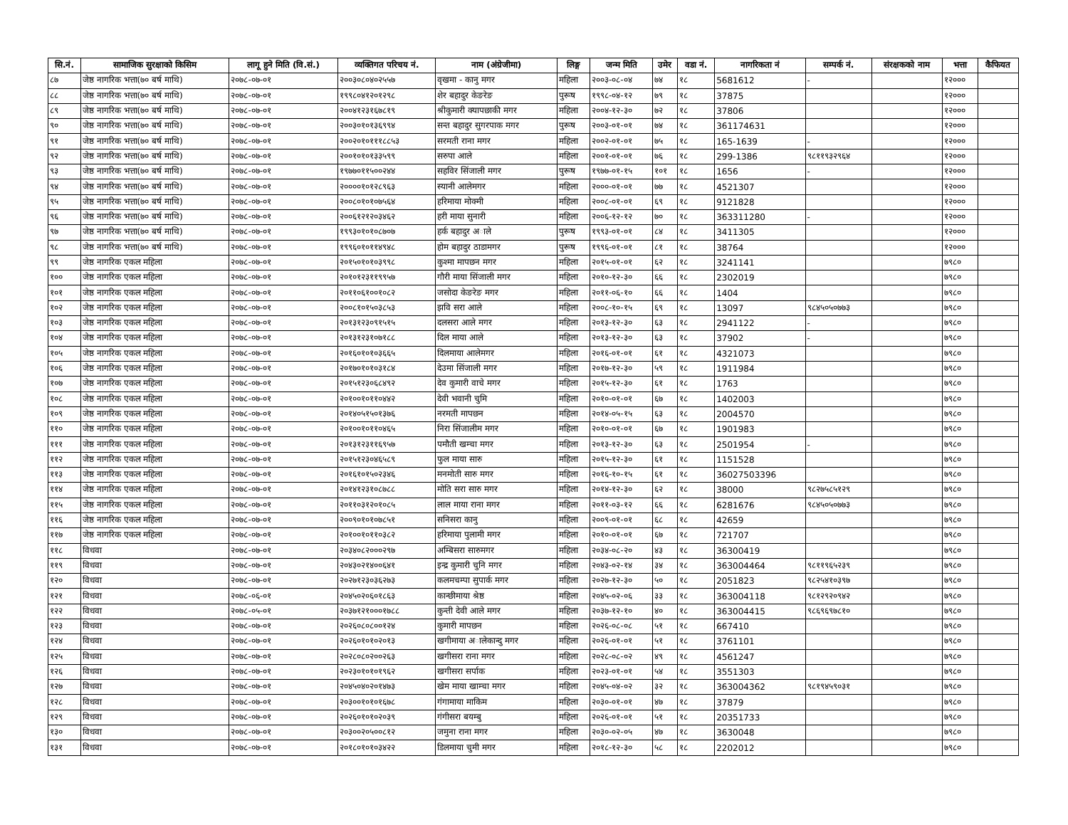| सि.नं. | सामाजिक सुरक्षाको किसिम | लागू हुने मिति (वि.सं.) | व्यक्तिगत परिचय नं. | नाम (अंग्रेजीमा) | लिङ्ग | जन्म मिति | उमेर | वडा नं. | नागरिकता नं | सम्पर्क नं. | संरक्षकको नाम | भत्ता | कैफियत |
| --- | --- | --- | --- | --- | --- | --- | --- | --- | --- | --- | --- | --- | --- |
| ८७ | जेष्ठ नागरिक भत्ता(७० बर्ष माथि) | २०७८-०७-०१ | २००३०८०४०२५५७ | वृखमा - कानु मगर | महिला | २००३-०८-०४ | ७४ | १८ | 5681612 | - | | १२००० | |
| ८८ | जेष्ठ नागरिक भत्ता(७० बर्ष माथि) | २०७८-०७-०१ | १९९८०४१२०१२९८ | शेर बहादुर केङरेङ | पुरूष | १९९८-०४-१२ | ७९ | १८ | 37875 | | | १२००० | |
| ८९ | जेष्ठ नागरिक भत्ता(७० बर्ष माथि) | २०७८-०७-०१ | २००४१२३१६७८१९ | श्रीकुमारी क्यापछाकी मगर | महिला | २००४-१२-३० | ७२ | १८ | 37806 | | | १२००० | |
| ९० | जेष्ठ नागरिक भत्ता(७० बर्ष माथि) | २०७८-०७-०१ | २००३०१०१३६९९४ | सन्त बहादुर सुगरपाक मगर | पुरूष | २००३-०१-०१ | ७४ | १८ | 361174631 | | | १२००० | |
| ९१ | जेष्ठ नागरिक भत्ता(७० बर्ष माथि) | २०७८-०७-०१ | २००२०१०१११८८५३ | सरमती राना मगर | महिला | २००२-०१-०१ | ७५ | १८ | 165-1639 | - | | १२००० | |
| ९२ | जेष्ठ नागरिक भत्ता(७० बर्ष माथि) | २०७८-०७-०१ | २००१०१०१३३५९९ | सरुपा आले | महिला | २००१-०१-०१ | ७६ | १८ | 299-1386 | ९८११९३२९६४ | | १२००० | |
| ९३ | जेष्ठ नागरिक भत्ता(७० बर्ष माथि) | २०७८-०७-०१ | १९७७०११५००२४४ | सहविर सिंजाली मगर | पुरूष | १९७७-०१-१५ | १०१ | १८ | 1656 | - | | १२००० | |
| ९४ | जेष्ठ नागरिक भत्ता(७० बर्ष माथि) | २०७८-०७-०१ | २००००१०१२८९६३ | स्यानी आलेमगर | महिला | २०००-०१-०१ | ७७ | १८ | 4521307 | | | १२००० | |
| ९५ | जेष्ठ नागरिक भत्ता(७० बर्ष माथि) | २०७८-०७-०१ | २००८०१०१०७५६४ | हरिमाया मोक्मी | महिला | २००८-०१-०१ | ६९ | १८ | 9121828 | | | १२००० | |
| ९६ | जेष्ठ नागरिक भत्ता(७० बर्ष माथि) | २०७८-०७-०१ | २००६१२१२०३४६२ | हरी माया सुनारी | महिला | २००६-१२-१२ | ७० | १८ | 363311280 | - | | १२००० | |
| ९७ | जेष्ठ नागरिक भत्ता(७० बर्ष माथि) | २०७८-०७-०१ | १९९३०१०१०८७०७ | हर्क बहादुर अाले | पुरूष | १९९३-०१-०१ | ८४ | १८ | 3411305 | | | १२००० | |
| ९८ | जेष्ठ नागरिक भत्ता(७० बर्ष माथि) | २०७८-०७-०१ | १९९६०१०११४९४८ | होम बहादुर ठाडामगर | पुरूष | १९९६-०१-०१ | ८१ | १८ | 38764 | | | १२००० | |
| ९९ | जेष्ठ नागरिक एकल महिला | २०७८-०७-०१ | २०१५०१०१०३९९८ | कुश्मा मापछन मगर | महिला | २०१५-०१-०१ | ६२ | १८ | 3241141 | | | ७९८० | |
| १०० | जेष्ठ नागरिक एकल महिला | २०७८-०७-०१ | २०१०१२३११९९५७ | गौरी माया सिंजाली मगर | महिला | २०१०-१२-३० | ६६ | १८ | 2302019 | | | ७९८० | |
| १०१ | जेष्ठ नागरिक एकल महिला | २०७८-०७-०१ | २०११०६१००१०८२ | जसाेदा केङरेङ मगर | महिला | २०११-०६-१० | ६६ | १८ | 1404 | | | ७९८० | |
| १०२ | जेष्ठ नागरिक एकल महिला | २०७८-०७-०१ | २००८१०१५०३८५३ | झवि सरा आले | महिला | २००८-१०-१५ | ६९ | १८ | 13097 | ९८४५०५०७७३ | | ७९८० | |
| १०३ | जेष्ठ नागरिक एकल महिला | २०७८-०७-०१ | २०१३१२३०९१५१५ | दलसरा आले मगर | महिला | २०१३-१२-३० | ६३ | १८ | 2941122 | - | | ७९८० | |
| १०४ | जेष्ठ नागरिक एकल महिला | २०७८-०७-०१ | २०१३१२३१०७१८८ | दिल माया आले | महिला | २०१३-१२-३० | ६३ | १८ | 37902 | - | | ७९८० | |
| १०५ | जेष्ठ नागरिक एकल महिला | २०७८-०७-०१ | २०१६०१०१०३६६५ | दिलमाया आलेमगर | महिला | २०१६-०१-०१ | ६१ | १८ | 4321073 | | | ७९८० | |
| १०६ | जेष्ठ नागरिक एकल महिला | २०७८-०७-०१ | २०१७०१०१०३१८४ | देउमा सिंजाली मगर | महिला | २०१७-१२-३० | ५९ | १८ | 1911984 | | | ७९८० | |
| १०७ | जेष्ठ नागरिक एकल महिला | २०७८-०७-०१ | २०१५१२३०६८४९२ | देव कुमारी वाचे मगर | महिला | २०१५-१२-३० | ६१ | १८ | 1763 | | | ७९८० | |
| १०८ | जेष्ठ नागरिक एकल महिला | २०७८-०७-०१ | २०१००१०११०४४२ | देवी भवानी चुमि | महिला | २०१०-०१-०१ | ६७ | १८ | 1402003 | | | ७९८० | |
| १०९ | जेष्ठ नागरिक एकल महिला | २०७८-०७-०१ | २०१४०५१५०१३७६ | नरमती मापछन | महिला | २०१४-०५-१५ | ६३ | १८ | 2004570 | | | ७९८० | |
| ११० | जेष्ठ नागरिक एकल महिला | २०७८-०७-०१ | २०१००१०११०४६५ | निरा सिंजालीम मगर | महिला | २०१०-०१-०१ | ६७ | १८ | 1901983 | | | ७९८० | |
| १११ | जेष्ठ नागरिक एकल महिला | २०७८-०७-०१ | २०१३१२३११६९५७ | पमौती खम्चा मगर | महिला | २०१३-१२-३० | ६३ | १८ | 2501954 | - | | ७९८० | |
| ११२ | जेष्ठ नागरिक एकल महिला | २०७८-०७-०१ | २०१५१२३०४६५८९ | फुल माया सारु | महिला | २०१५-१२-३० | ६१ | १८ | 1151528 | | | ७९८० | |
| ११३ | जेष्ठ नागरिक एकल महिला | २०७८-०७-०१ | २०१६१०१५०२३४६ | मनमोती सारु मगर | महिला | २०१६-१०-१५ | ६१ | १८ | 36027503396 | | | ७९८० | |
| ११४ | जेष्ठ नागरिक एकल महिला | २०७८-०७-०१ | २०१४१२३१०८७८८ | मोति सरा सारु मगर | महिला | २०१४-१२-३० | ६२ | १८ | 38000 | ९८२७५८५१२९ | | ७९८० | |
| ११५ | जेष्ठ नागरिक एकल महिला | २०७८-०७-०१ | २०११०३१२०१०८५ | लाल माया राना मगर | महिला | २०११-०३-१२ | ६६ | १८ | 6281676 | ९८४५०५०७७३ | | ७९८० | |
| ११६ | जेष्ठ नागरिक एकल महिला | २०७८-०७-०१ | २००९०१०१०७८५१ | सनिसरा कानु | महिला | २००९-०१-०१ | ६८ | १८ | 42659 | | | ७९८० | |
| ११७ | जेष्ठ नागरिक एकल महिला | २०७८-०७-०१ | २०१००१०११०३८२ | हरिमाया पुलामी मगर | महिला | २०१०-०१-०१ | ६७ | १८ | 721707 | | | ७९८० | |
| ११८ | विधवा | २०७८-०७-०१ | २०३४०८२०००२९७ | अम्बिसरा सारुमगर | महिला | २०३४-०८-२० | ४३ | १८ | 36300419 | | | ७९८० | |
| ११९ | विधवा | २०७८-०७-०१ | २०४३०२१४००६४१ | इन्द्र कुमारी चुनि मगर | महिला | २०४३-०२-१४ | ३४ | १८ | 363004464 | ९८११९६५२३९ | | ७९८० | |
| १२० | विधवा | २०७८-०७-०१ | २०२७१२३०३६२७३ | कलमचम्पा सुपार्क मगर | महिला | २०२७-१२-३० | ५० | १८ | 2051823 | ९८२५४१०३९७ | | ७९८० | |
| १२१ | विधवा | २०७८-०६-०१ | २०४५०२०६०१८६३ | कान्छीमाया श्रेष्ठ | महिला | २०४५-०२-०६ | ३३ | १८ | 363004118 | ९८१२९२०९४२ | | ७९८० | |
| १२२ | विधवा | २०७८-०५-०१ | २०३७१२१०००१७८८ | कुन्ती देवी आले मगर | महिला | २०३७-१२-१० | ४० | १८ | 363004415 | ९८६९६९७८१० | | ७९८० | |
| १२३ | विधवा | २०७८-०७-०१ | २०२६०८०८००१२४ | कुमारी मापछन | महिला | २०२६-०८-०८ | ५१ | १८ | 667410 | | | ७९८० | |
| १२४ | विधवा | २०७८-०७-०१ | २०२६०१०१०२०१३ | खगीमाया अालेकान्दु मगर | महिला | २०२६-०१-०१ | ५१ | १८ | 3761101 | | | ७९८० | |
| १२५ | विधवा | २०७८-०७-०१ | २०२८०८०२००२६३ | खगीसरा राना मगर | महिला | २०२८-०८-०२ | ४९ | १८ | 4561247 | | | ७९८० | |
| १२६ | विधवा | २०७८-०७-०१ | २०२३०१०१०१९६२ | खगीसरा सर्पाक | महिला | २०२३-०१-०१ | ५४ | १८ | 3551303 | | | ७९८० | |
| १२७ | विधवा | २०७८-०७-०१ | २०४५०४०२०१४७३ | खेम माया खाम्चा मगर | महिला | २०४५-०४-०२ | ३२ | १८ | 363004362 | ९८१९४५९०३१ | | ७९८० | |
| १२८ | विधवा | २०७८-०७-०१ | २०३००१०१०१६७८ | गंगामाया माकिम | महिला | २०३०-०१-०१ | ४७ | १८ | 37879 | | | ७९८० | |
| १२९ | विधवा | २०७८-०७-०१ | २०२६०१०१०२०३९ | गंगीसरा बयम्बु | महिला | २०२६-०१-०१ | ५१ | १८ | 20351733 | | | ७९८० | |
| १३० | विधवा | २०७८-०७-०१ | २०३००२०५००८१२ | जमुना राना मगर | महिला | २०३०-०२-०५ | ४७ | १८ | 3630048 | | | ७९८० | |
| १३१ | विधवा | २०७८-०७-०१ | २०१८०१०१०३४२२ | डिलमाया चुमी मगर | महिला | २०१८-१२-३० | ५८ | १८ | 2202012 | | | ७९८० | |